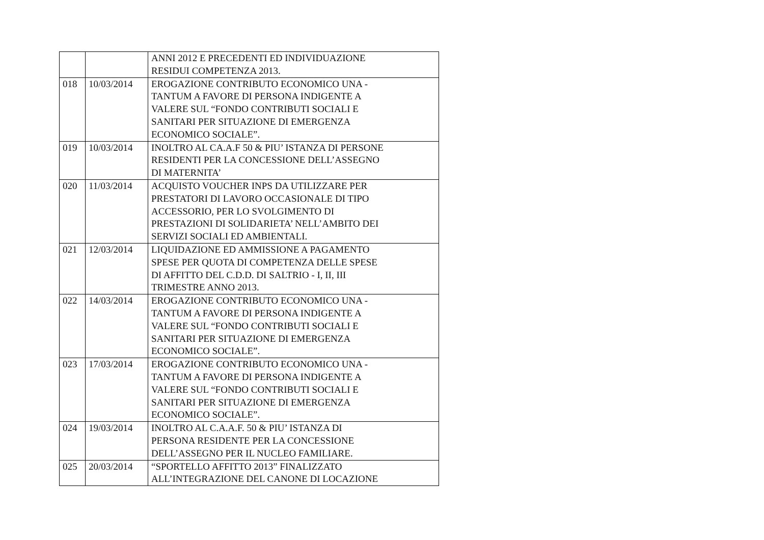| | | ANNI 2012 E PRECEDENTI ED INDIVIDUAZIONE RESIDUI COMPETENZA 2013. |
| 018 | 10/03/2014 | EROGAZIONE CONTRIBUTO ECONOMICO UNA - TANTUM A FAVORE DI PERSONA INDIGENTE A VALERE SUL “FONDO CONTRIBUTI SOCIALI E SANITARI PER SITUAZIONE DI EMERGENZA ECONOMICO SOCIALE”. |
| 019 | 10/03/2014 | INOLTRO AL CA.A.F 50 & PIU’ ISTANZA DI PERSONE RESIDENTI PER LA CONCESSIONE DELL’ASSEGNO DI MATERNITA’ |
| 020 | 11/03/2014 | ACQUISTO VOUCHER INPS DA UTILIZZARE PER PRESTATORI DI LAVORO OCCASIONALE DI TIPO ACCESSORIO, PER LO SVOLGIMENTO DI PRESTAZIONI DI SOLIDARIETA’ NELL’AMBITO DEI SERVIZI SOCIALI ED AMBIENTALI. |
| 021 | 12/03/2014 | LIQUIDAZIONE ED AMMISSIONE A PAGAMENTO SPESE PER QUOTA DI COMPETENZA DELLE SPESE DI AFFITTO DEL C.D.D. DI SALTRIO - I, II, III TRIMESTRE ANNO 2013. |
| 022 | 14/03/2014 | EROGAZIONE CONTRIBUTO ECONOMICO UNA - TANTUM A FAVORE DI PERSONA INDIGENTE A VALERE SUL “FONDO CONTRIBUTI SOCIALI E SANITARI PER SITUAZIONE DI EMERGENZA ECONOMICO SOCIALE”. |
| 023 | 17/03/2014 | EROGAZIONE CONTRIBUTO ECONOMICO UNA - TANTUM A FAVORE DI PERSONA INDIGENTE A VALERE SUL “FONDO CONTRIBUTI SOCIALI E SANITARI PER SITUAZIONE DI EMERGENZA ECONOMICO SOCIALE”. |
| 024 | 19/03/2014 | INOLTRO AL C.A.A.F. 50 & PIU’ ISTANZA DI PERSONA RESIDENTE PER LA CONCESSIONE DELL’ASSEGNO PER IL NUCLEO FAMILIARE. |
| 025 | 20/03/2014 | “SPORTELLO AFFITTO 2013” FINALIZZATO ALL’INTEGRAZIONE DEL CANONE DI LOCAZIONE |